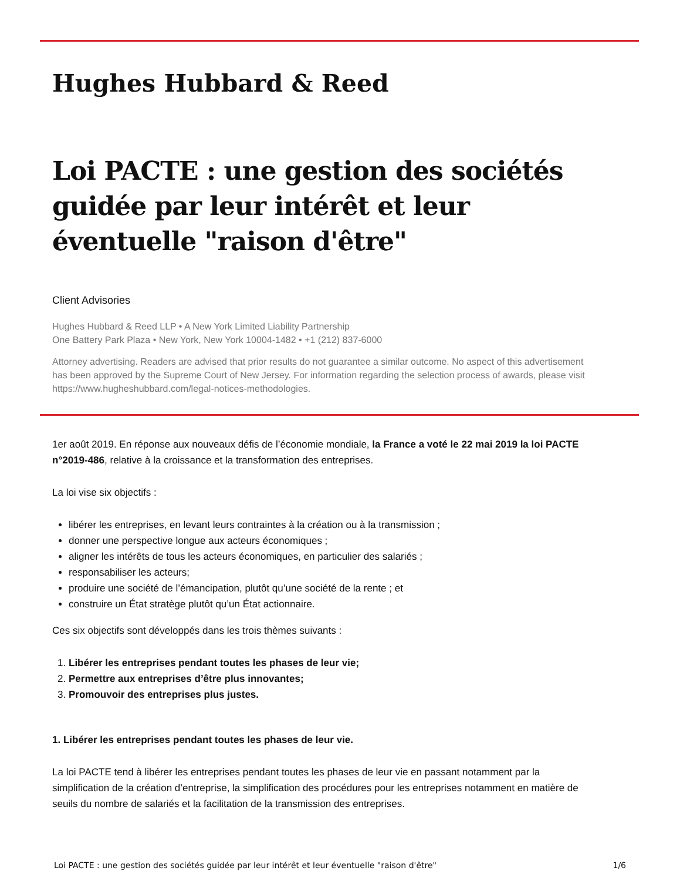Hughes Hubbard & Reed
Loi PACTE : une gestion des sociétés guidée par leur intérêt et leur éventuelle "raison d'être"
Client Advisories
Hughes Hubbard & Reed LLP • A New York Limited Liability Partnership
One Battery Park Plaza • New York, New York 10004-1482 • +1 (212) 837-6000
Attorney advertising. Readers are advised that prior results do not guarantee a similar outcome. No aspect of this advertisement has been approved by the Supreme Court of New Jersey. For information regarding the selection process of awards, please visit https://www.hugheshubbard.com/legal-notices-methodologies.
1er août 2019. En réponse aux nouveaux défis de l’économie mondiale, la France a voté le 22 mai 2019 la loi PACTE n°2019-486, relative à la croissance et la transformation des entreprises.
La loi vise six objectifs :
libérer les entreprises, en levant leurs contraintes à la création ou à la transmission ;
donner une perspective longue aux acteurs économiques ;
aligner les intérêts de tous les acteurs économiques, en particulier des salariés ;
responsabiliser les acteurs;
produire une société de l’émancipation, plutôt qu’une société de la rente ; et
construire un État stratège plutôt qu’un État actionnaire.
Ces six objectifs sont développés dans les trois thèmes suivants :
1. Libérer les entreprises pendant toutes les phases de leur vie;
2. Permettre aux entreprises d’être plus innovantes;
3. Promouvoir des entreprises plus justes.
1. Libérer les entreprises pendant toutes les phases de leur vie.
La loi PACTE tend à libérer les entreprises pendant toutes les phases de leur vie en passant notamment par la simplification de la création d’entreprise, la simplification des procédures pour les entreprises notamment en matière de seuils du nombre de salariés et la facilitation de la transmission des entreprises.
Loi PACTE : une gestion des sociétés guidée par leur intérêt et leur éventuelle "raison d'être" 1/6